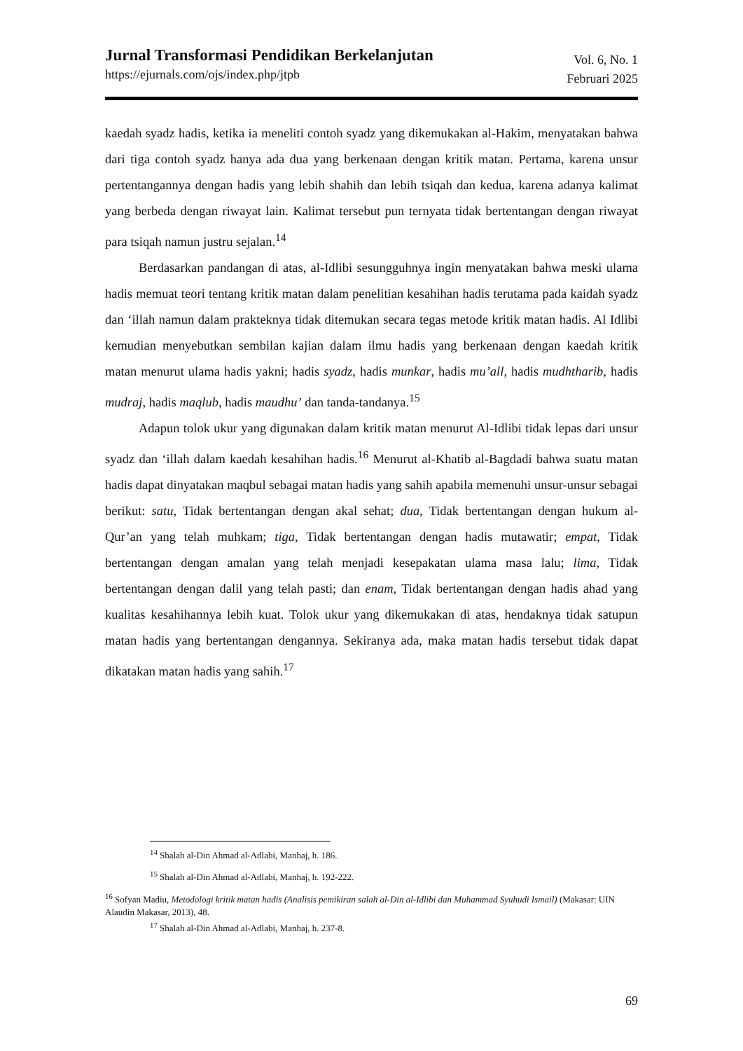Jurnal Transformasi Pendidikan Berkelanjutan
https://ejurnals.com/ojs/index.php/jtpb
Vol. 6, No. 1
Februari 2025
kaedah syadz hadis, ketika ia meneliti contoh syadz yang dikemukakan al-Hakim, menyatakan bahwa dari tiga contoh syadz hanya ada dua yang berkenaan dengan kritik matan. Pertama, karena unsur pertentangannya dengan hadis yang lebih shahih dan lebih tsiqah dan kedua, karena adanya kalimat yang berbeda dengan riwayat lain. Kalimat tersebut pun ternyata tidak bertentangan dengan riwayat para tsiqah namun justru sejalan.<sup>14</sup>
Berdasarkan pandangan di atas, al-Idlibi sesungguhnya ingin menyatakan bahwa meski ulama hadis memuat teori tentang kritik matan dalam penelitian kesahihan hadis terutama pada kaidah syadz dan ‘illah namun dalam prakteknya tidak ditemukan secara tegas metode kritik matan hadis. Al Idlibi kemudian menyebutkan sembilan kajian dalam ilmu hadis yang berkenaan dengan kaedah kritik matan menurut ulama hadis yakni; hadis syadz, hadis munkar, hadis mu’all, hadis mudhtharib, hadis mudraj, hadis maqlub, hadis maudhu’ dan tanda-tandanya.<sup>15</sup>
Adapun tolok ukur yang digunakan dalam kritik matan menurut Al-Idlibi tidak lepas dari unsur syadz dan ‘illah dalam kaedah kesahihan hadis.<sup>16</sup> Menurut al-Khatib al-Bagdadi bahwa suatu matan hadis dapat dinyatakan maqbul sebagai matan hadis yang sahih apabila memenuhi unsur-unsur sebagai berikut: satu, Tidak bertentangan dengan akal sehat; dua, Tidak bertentangan dengan hukum al-Qur’an yang telah muhkam; tiga, Tidak bertentangan dengan hadis mutawatir; empat, Tidak bertentangan dengan amalan yang telah menjadi kesepakatan ulama masa lalu; lima, Tidak bertentangan dengan dalil yang telah pasti; dan enam, Tidak bertentangan dengan hadis ahad yang kualitas kesahihannya lebih kuat. Tolok ukur yang dikemukakan di atas, hendaknya tidak satupun matan hadis yang bertentangan dengannya. Sekiranya ada, maka matan hadis tersebut tidak dapat dikatakan matan hadis yang sahih.<sup>17</sup>
<sup>14</sup> Shalah al-Din Ahmad al-Adlabi, Manhaj, h. 186.
<sup>15</sup> Shalah al-Din Ahmad al-Adlabi, Manhaj, h. 192-222.
<sup>16</sup> Sofyan Madiu, Metodologi kritik matan hadis (Analisis pemikiran salah al-Din al-Idlibi dan Muhammad Syuhudi Ismail) (Makasar: UIN Alaudin Makasar, 2013), 48.
<sup>17</sup> Shalah al-Din Ahmad al-Adlabi, Manhaj, h. 237-8.
69